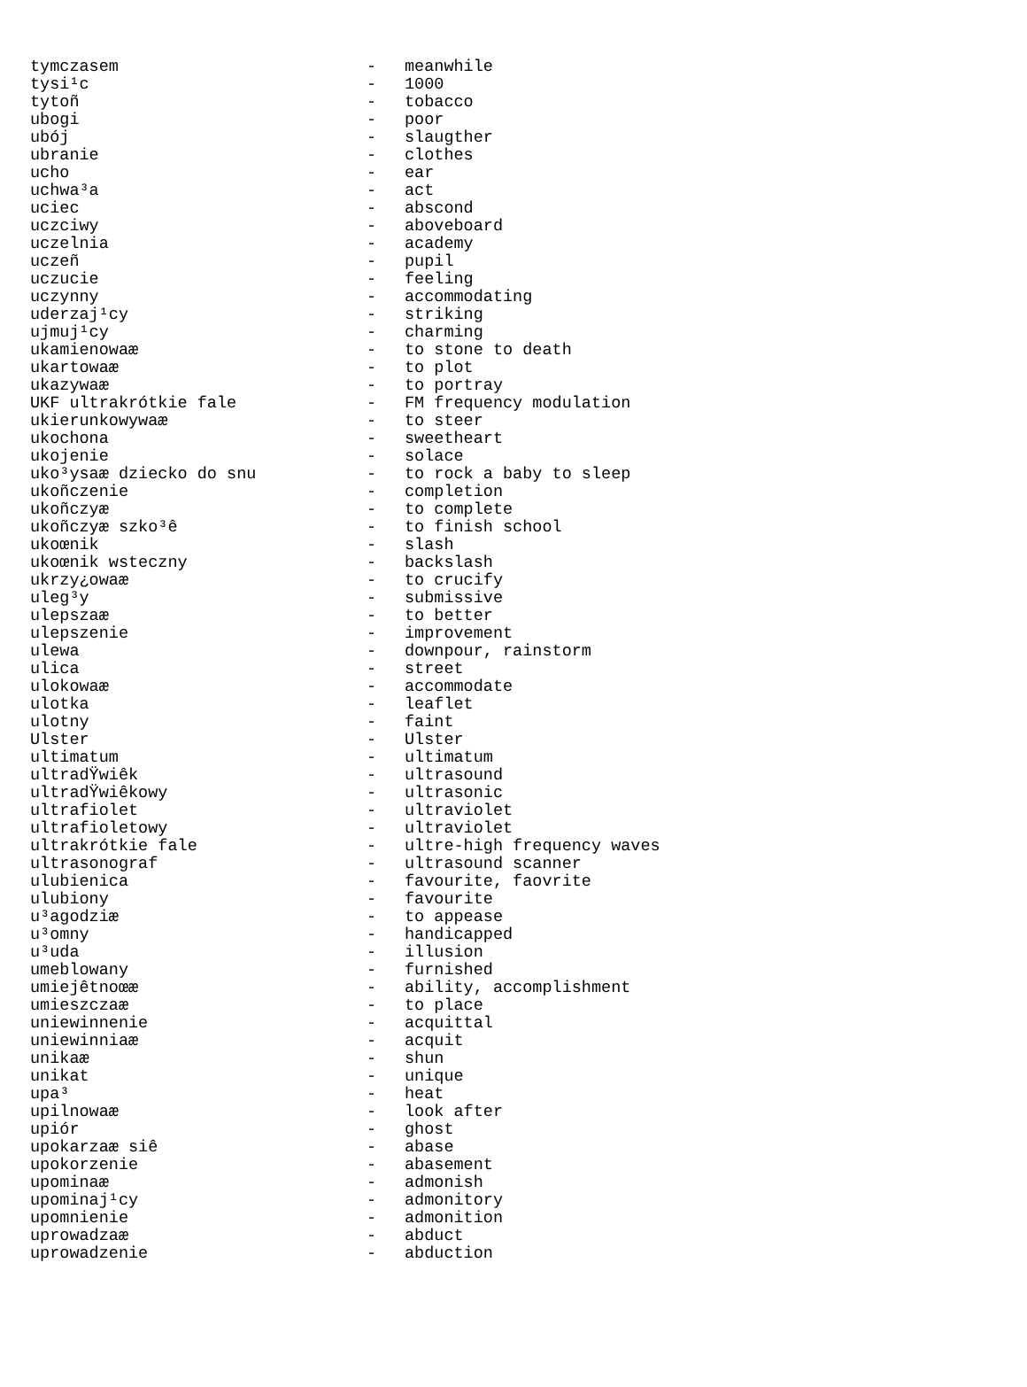| tymczasem | - | meanwhile |
| tysi¹c | - | 1000 |
| tytoñ | - | tobacco |
| ubogi | - | poor |
| ubój | - | slaugther |
| ubranie | - | clothes |
| ucho | - | ear |
| uchwa³a | - | act |
| uciec | - | abscond |
| uczciwy | - | aboveboard |
| uczelnia | - | academy |
| uczeñ | - | pupil |
| uczucie | - | feeling |
| uczynny | - | accommodating |
| uderzaj¹cy | - | striking |
| ujmuj¹cy | - | charming |
| ukamienowaæ | - | to stone to death |
| ukartowaæ | - | to plot |
| ukazywaæ | - | to portray |
| UKF ultrakrótkie fale | - | FM frequency modulation |
| ukierunkowywaæ | - | to steer |
| ukochona | - | sweetheart |
| ukojenie | - | solace |
| uko³ysaæ dziecko do snu | - | to rock a baby to sleep |
| ukoñczenie | - | completion |
| ukoñczyæ | - | to complete |
| ukoñczyæ szko³ê | - | to finish school |
| ukoœnik | - | slash |
| ukoœnik wsteczny | - | backslash |
| ukrzy¿owaæ | - | to crucify |
| uleg³y | - | submissive |
| ulepszaæ | - | to better |
| ulepszenie | - | improvement |
| ulewa | - | downpour, rainstorm |
| ulica | - | street |
| ulokowaæ | - | accommodate |
| ulotka | - | leaflet |
| ulotny | - | faint |
| Ulster | - | Ulster |
| ultimatum | - | ultimatum |
| ultradŸwiêk | - | ultrasound |
| ultradŸwiêkowy | - | ultrasonic |
| ultrafiolet | - | ultraviolet |
| ultrafioletowy | - | ultraviolet |
| ultrakrótkie fale | - | ultre-high frequency waves |
| ultrasonograf | - | ultrasound scanner |
| ulubienica | - | favourite, faovrite |
| ulubiony | - | favourite |
| u³agodziæ | - | to appease |
| u³omny | - | handicapped |
| u³uda | - | illusion |
| umeblowany | - | furnished |
| umiejêtnoœæ | - | ability, accomplishment |
| umieszczaæ | - | to place |
| uniewinnenie | - | acquittal |
| uniewinniaæ | - | acquit |
| unikaæ | - | shun |
| unikat | - | unique |
| upa³ | - | heat |
| upilnowaæ | - | look after |
| upiór | - | ghost |
| upokarzaæ siê | - | abase |
| upokorzenie | - | abasement |
| upominaæ | - | admonish |
| upominaj¹cy | - | admonitory |
| upomnienie | - | admonition |
| uprowadzaæ | - | abduct |
| uprowadzenie | - | abduction |